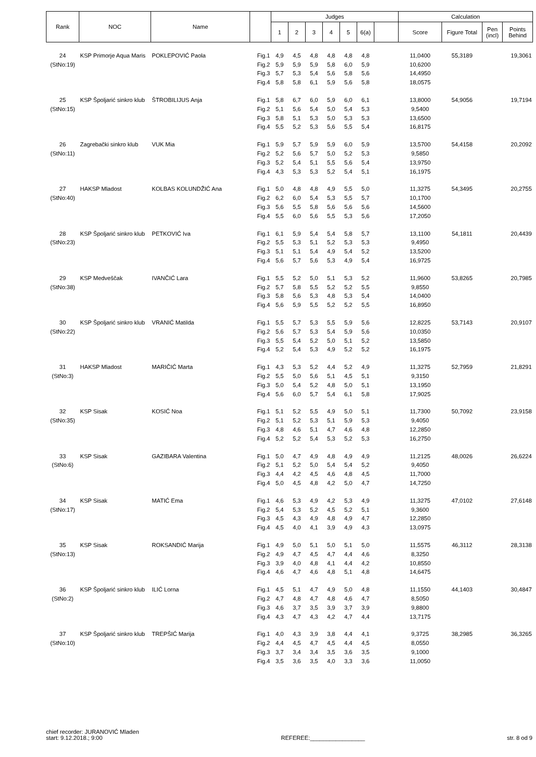| Rank | NOC | Name | | Judges | | | | | | | Calculation | | | |
| --- | --- | --- | --- | --- | --- | --- | --- | --- | --- | --- | --- | --- | --- | --- |
| | | | | 1 | 2 | 3 | 4 | 5 | 6(a) | | Score | Figure Total | Pen (incl) | Points Behind |
| 24 | KSP Primorje Aqua Maris | POKLEPOVIĆ Paola | Fig.1 | 4,9 | 4,5 | 4,8 | 4,8 | 4,8 | 4,8 | | 11,0400 | 55,3189 | | 19,3061 |
| (StNo:19) | | | Fig.2 | 5,9 | 5,9 | 5,9 | 5,8 | 6,0 | 5,9 | | 10,6200 | | | |
| | | | Fig.3 | 5,7 | 5,3 | 5,4 | 5,6 | 5,8 | 5,6 | | 14,4950 | | | |
| | | | Fig.4 | 5,8 | 5,8 | 6,1 | 5,9 | 5,6 | 5,8 | | 18,0575 | | | |
| 25 | KSP Špoljarić sinkro klub | ŠTROBILIJUS Anja | Fig.1 | 5,8 | 6,7 | 6,0 | 5,9 | 6,0 | 6,1 | | 13,8000 | 54,9056 | | 19,7194 |
| (StNo:15) | | | Fig.2 | 5,1 | 5,6 | 5,4 | 5,0 | 5,4 | 5,3 | | 9,5400 | | | |
| | | | Fig.3 | 5,8 | 5,1 | 5,3 | 5,0 | 5,3 | 5,3 | | 13,6500 | | | |
| | | | Fig.4 | 5,5 | 5,2 | 5,3 | 5,6 | 5,5 | 5,4 | | 16,8175 | | | |
| 26 | Zagrebački sinkro klub | VUK Mia | Fig.1 | 5,9 | 5,7 | 5,9 | 5,9 | 6,0 | 5,9 | | 13,5700 | 54,4158 | | 20,2092 |
| (StNo:11) | | | Fig.2 | 5,2 | 5,6 | 5,7 | 5,0 | 5,2 | 5,3 | | 9,5850 | | | |
| | | | Fig.3 | 5,2 | 5,4 | 5,1 | 5,5 | 5,6 | 5,4 | | 13,9750 | | | |
| | | | Fig.4 | 4,3 | 5,3 | 5,3 | 5,2 | 5,4 | 5,1 | | 16,1975 | | | |
| 27 | HAKSP Mladost | KOLBAS KOLUNDŽIĆ Ana | Fig.1 | 5,0 | 4,8 | 4,8 | 4,9 | 5,5 | 5,0 | | 11,3275 | 54,3495 | | 20,2755 |
| (StNo:40) | | | Fig.2 | 6,2 | 6,0 | 5,4 | 5,3 | 5,5 | 5,7 | | 10,1700 | | | |
| | | | Fig.3 | 5,6 | 5,5 | 5,8 | 5,6 | 5,6 | 5,6 | | 14,5600 | | | |
| | | | Fig.4 | 5,5 | 6,0 | 5,6 | 5,5 | 5,3 | 5,6 | | 17,2050 | | | |
| 28 | KSP Špoljarić sinkro klub | PETKOVIĆ Iva | Fig.1 | 6,1 | 5,9 | 5,4 | 5,4 | 5,8 | 5,7 | | 13,1100 | 54,1811 | | 20,4439 |
| (StNo:23) | | | Fig.2 | 5,5 | 5,3 | 5,1 | 5,2 | 5,3 | 5,3 | | 9,4950 | | | |
| | | | Fig.3 | 5,1 | 5,1 | 5,4 | 4,9 | 5,4 | 5,2 | | 13,5200 | | | |
| | | | Fig.4 | 5,6 | 5,7 | 5,6 | 5,3 | 4,9 | 5,4 | | 16,9725 | | | |
| 29 | KSP Medveščak | IVANČIĆ Lara | Fig.1 | 5,5 | 5,2 | 5,0 | 5,1 | 5,3 | 5,2 | | 11,9600 | 53,8265 | | 20,7985 |
| (StNo:38) | | | Fig.2 | 5,7 | 5,8 | 5,5 | 5,2 | 5,2 | 5,5 | | 9,8550 | | | |
| | | | Fig.3 | 5,8 | 5,6 | 5,3 | 4,8 | 5,3 | 5,4 | | 14,0400 | | | |
| | | | Fig.4 | 5,6 | 5,9 | 5,5 | 5,2 | 5,2 | 5,5 | | 16,8950 | | | |
| 30 | KSP Špoljarić sinkro klub | VRANIĆ Matilda | Fig.1 | 5,5 | 5,7 | 5,3 | 5,5 | 5,9 | 5,6 | | 12,8225 | 53,7143 | | 20,9107 |
| (StNo:22) | | | Fig.2 | 5,6 | 5,7 | 5,3 | 5,4 | 5,9 | 5,6 | | 10,0350 | | | |
| | | | Fig.3 | 5,5 | 5,4 | 5,2 | 5,0 | 5,1 | 5,2 | | 13,5850 | | | |
| | | | Fig.4 | 5,2 | 5,4 | 5,3 | 4,9 | 5,2 | 5,2 | | 16,1975 | | | |
| 31 | HAKSP Mladost | MARIČIĆ Marta | Fig.1 | 4,3 | 5,3 | 5,2 | 4,4 | 5,2 | 4,9 | | 11,3275 | 52,7959 | | 21,8291 |
| (StNo:3) | | | Fig.2 | 5,5 | 5,0 | 5,6 | 5,1 | 4,5 | 5,1 | | 9,3150 | | | |
| | | | Fig.3 | 5,0 | 5,4 | 5,2 | 4,8 | 5,0 | 5,1 | | 13,1950 | | | |
| | | | Fig.4 | 5,6 | 6,0 | 5,7 | 5,4 | 6,1 | 5,8 | | 17,9025 | | | |
| 32 | KSP Sisak | KOSIĆ Noa | Fig.1 | 5,1 | 5,2 | 5,5 | 4,9 | 5,0 | 5,1 | | 11,7300 | 50,7092 | | 23,9158 |
| (StNo:35) | | | Fig.2 | 5,1 | 5,2 | 5,3 | 5,1 | 5,9 | 5,3 | | 9,4050 | | | |
| | | | Fig.3 | 4,8 | 4,6 | 5,1 | 4,7 | 4,6 | 4,8 | | 12,2850 | | | |
| | | | Fig.4 | 5,2 | 5,2 | 5,4 | 5,3 | 5,2 | 5,3 | | 16,2750 | | | |
| 33 | KSP Sisak | GAZIBARA Valentina | Fig.1 | 5,0 | 4,7 | 4,9 | 4,8 | 4,9 | 4,9 | | 11,2125 | 48,0026 | | 26,6224 |
| (StNo:6) | | | Fig.2 | 5,1 | 5,2 | 5,0 | 5,4 | 5,4 | 5,2 | | 9,4050 | | | |
| | | | Fig.3 | 4,4 | 4,2 | 4,5 | 4,6 | 4,8 | 4,5 | | 11,7000 | | | |
| | | | Fig.4 | 5,0 | 4,5 | 4,8 | 4,2 | 5,0 | 4,7 | | 14,7250 | | | |
| 34 | KSP Sisak | MATIĆ Ema | Fig.1 | 4,6 | 5,3 | 4,9 | 4,2 | 5,3 | 4,9 | | 11,3275 | 47,0102 | | 27,6148 |
| (StNo:17) | | | Fig.2 | 5,4 | 5,3 | 5,2 | 4,5 | 5,2 | 5,1 | | 9,3600 | | | |
| | | | Fig.3 | 4,5 | 4,3 | 4,9 | 4,8 | 4,9 | 4,7 | | 12,2850 | | | |
| | | | Fig.4 | 4,5 | 4,0 | 4,1 | 3,9 | 4,9 | 4,3 | | 13,0975 | | | |
| 35 | KSP Sisak | ROKSANDIĆ Marija | Fig.1 | 4,9 | 5,0 | 5,1 | 5,0 | 5,1 | 5,0 | | 11,5575 | 46,3112 | | 28,3138 |
| (StNo:13) | | | Fig.2 | 4,9 | 4,7 | 4,5 | 4,7 | 4,4 | 4,6 | | 8,3250 | | | |
| | | | Fig.3 | 3,9 | 4,0 | 4,8 | 4,1 | 4,4 | 4,2 | | 10,8550 | | | |
| | | | Fig.4 | 4,6 | 4,7 | 4,6 | 4,8 | 5,1 | 4,8 | | 14,6475 | | | |
| 36 | KSP Špoljarić sinkro klub | ILIĆ Lorna | Fig.1 | 4,5 | 5,1 | 4,7 | 4,9 | 5,0 | 4,8 | | 11,1550 | 44,1403 | | 30,4847 |
| (StNo:2) | | | Fig.2 | 4,7 | 4,8 | 4,7 | 4,8 | 4,6 | 4,7 | | 8,5050 | | | |
| | | | Fig.3 | 4,6 | 3,7 | 3,5 | 3,9 | 3,7 | 3,9 | | 9,8800 | | | |
| | | | Fig.4 | 4,3 | 4,7 | 4,3 | 4,2 | 4,7 | 4,4 | | 13,7175 | | | |
| 37 | KSP Špoljarić sinkro klub | TREPŠIĆ Marija | Fig.1 | 4,0 | 4,3 | 3,9 | 3,8 | 4,4 | 4,1 | | 9,3725 | 38,2985 | | 36,3265 |
| (StNo:10) | | | Fig.2 | 4,4 | 4,5 | 4,7 | 4,5 | 4,4 | 4,5 | | 8,0550 | | | |
| | | | Fig.3 | 3,7 | 3,4 | 3,4 | 3,5 | 3,6 | 3,5 | | 9,1000 | | | |
| | | | Fig.4 | 3,5 | 3,6 | 3,5 | 4,0 | 3,3 | 3,6 | | 11,0050 | | | |
chief recorder: JURANOVIĆ Mladen
start: 9.12.2018.; 9:00
REFEREE:_________________
str. 8 od 9